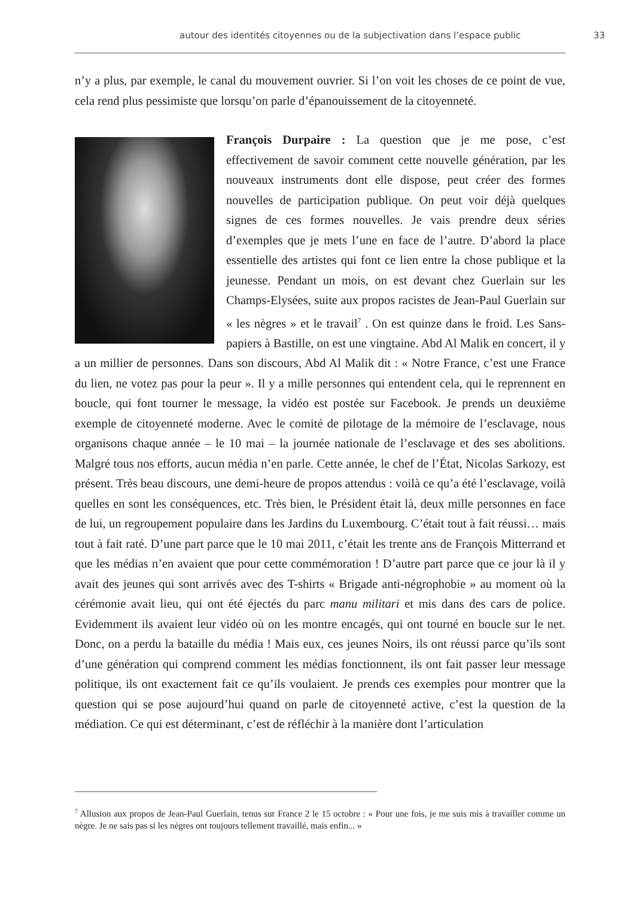autour des identités citoyennes ou de la subjectivation dans l’espace public 33
n’y a plus, par exemple, le canal du mouvement ouvrier. Si l’on voit les choses de ce point de vue, cela rend plus pessimiste que lorsqu’on parle d’épanouissement de la citoyenneté.
François Durpaire : La question que je me pose, c’est effectivement de savoir comment cette nouvelle génération, par les nouveaux instruments dont elle dispose, peut créer des formes nouvelles de participation publique. On peut voir déjà quelques signes de ces formes nouvelles. Je vais prendre deux séries d’exemples que je mets l’une en face de l’autre. D’abord la place essentielle des artistes qui font ce lien entre la chose publique et la jeunesse. Pendant un mois, on est devant chez Guerlain sur les Champs-Elysées, suite aux propos racistes de Jean-Paul Guerlain sur « les nègres » et le travail<sup>7</sup> . On est quinze dans le froid. Les Sans-papiers à Bastille, on est une vingtaine. Abd Al Malik en concert, il y a un millier de personnes. Dans son discours, Abd Al Malik dit : « Notre France, c’est une France du lien, ne votez pas pour la peur ». Il y a mille personnes qui entendent cela, qui le reprennent en boucle, qui font tourner le message, la vidéo est postée sur Facebook. Je prends un deuxième exemple de citoyenneté moderne. Avec le comité de pilotage de la mémoire de l’esclavage, nous organisons chaque année – le 10 mai – la journée nationale de l’esclavage et des ses abolitions. Malgré tous nos efforts, aucun média n’en parle. Cette année, le chef de l’État, Nicolas Sarkozy, est présent. Très beau discours, une demi-heure de propos attendus : voilà ce qu’a été l’esclavage, voilà quelles en sont les conséquences, etc. Très bien, le Président était là, deux mille personnes en face de lui, un regroupement populaire dans les Jardins du Luxembourg. C’était tout à fait réussi… mais tout à fait raté. D’une part parce que le 10 mai 2011, c’était les trente ans de François Mitterrand et que les médias n’en avaient que pour cette commémoration ! D’autre part parce que ce jour là il y avait des jeunes qui sont arrivés avec des T-shirts « Brigade anti-négrophobie » au moment où la cérémonie avait lieu, qui ont été éjectés du parc manu militari et mis dans des cars de police. Evidemment ils avaient leur vidéo où on les montre encagés, qui ont tourné en boucle sur le net. Donc, on a perdu la bataille du média ! Mais eux, ces jeunes Noirs, ils ont réussi parce qu’ils sont d’une génération qui comprend comment les médias fonctionnent, ils ont fait passer leur message politique, ils ont exactement fait ce qu’ils voulaient. Je prends ces exemples pour montrer que la question qui se pose aujourd’hui quand on parle de citoyenneté active, c’est la question de la médiation. Ce qui est déterminant, c’est de réfléchir à la manière dont l’articulation
<sup>7</sup> Allusion aux propos de Jean-Paul Guerlain, tenus sur France 2 le 15 octobre : « Pour une fois, je me suis mis à travailler comme un nègre. Je ne sais pas si les nègres ont toujours tellement travaillé, mais enfin... »